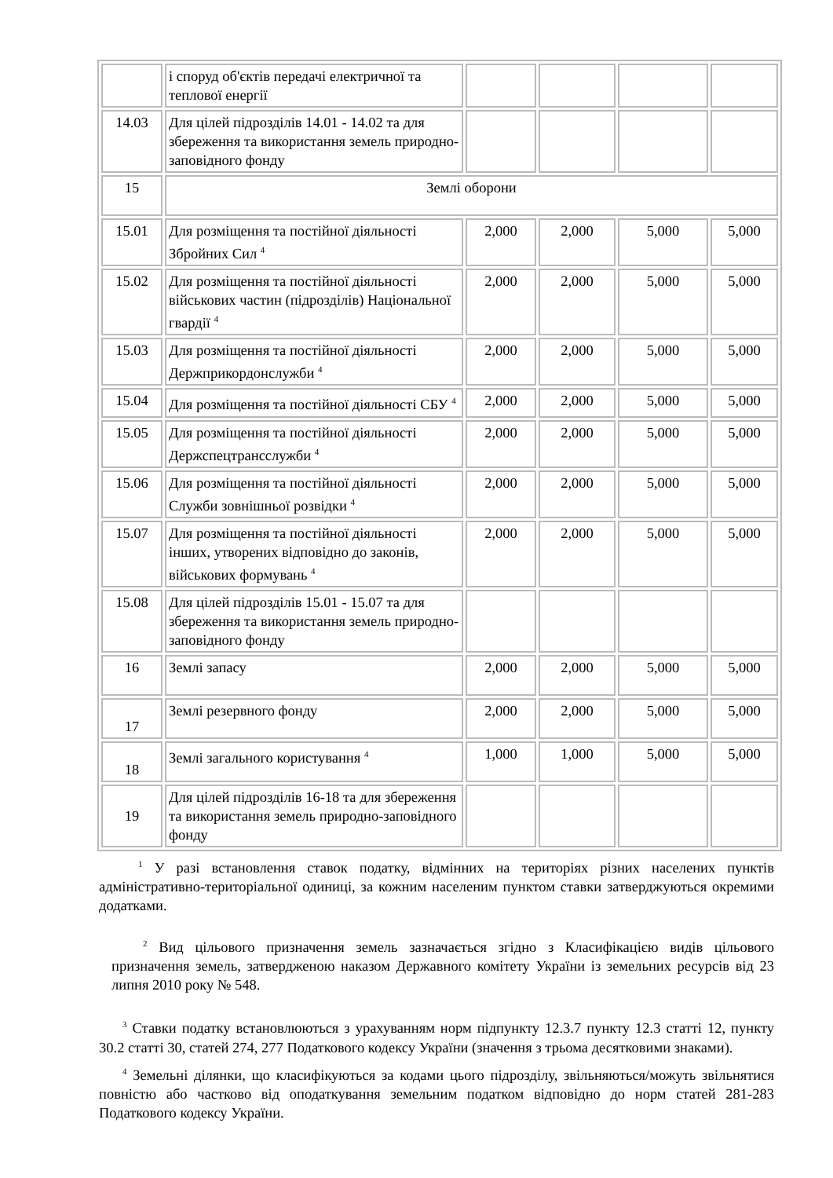| | і споруд об'єктів передачі електричної та теплової енергії | | | | |
| 14.03 | Для цілей підрозділів 14.01 - 14.02 та для збереження та використання земель природно-заповідного фонду | | | | |
| 15 | Землі оборони | | | | |
| 15.01 | Для розміщення та постійної діяльності Збройних Сил <sup>4</sup> | 2,000 | 2,000 | 5,000 | 5,000 |
| 15.02 | Для розміщення та постійної діяльності військових частин (підрозділів) Національної гвардії <sup>4</sup> | 2,000 | 2,000 | 5,000 | 5,000 |
| 15.03 | Для розміщення та постійної діяльності Держприкордонслужби <sup>4</sup> | 2,000 | 2,000 | 5,000 | 5,000 |
| 15.04 | Для розміщення та постійної діяльності СБУ <sup>4</sup> | 2,000 | 2,000 | 5,000 | 5,000 |
| 15.05 | Для розміщення та постійної діяльності Держспецтрансслужби <sup>4</sup> | 2,000 | 2,000 | 5,000 | 5,000 |
| 15.06 | Для розміщення та постійної діяльності Служби зовнішньої розвідки <sup>4</sup> | 2,000 | 2,000 | 5,000 | 5,000 |
| 15.07 | Для розміщення та постійної діяльності інших, утворених відповідно до законів, військових формувань <sup>4</sup> | 2,000 | 2,000 | 5,000 | 5,000 |
| 15.08 | Для цілей підрозділів 15.01 - 15.07 та для збереження та використання земель природно-заповідного фонду | | | | |
| 16 | Землі запасу | 2,000 | 2,000 | 5,000 | 5,000 |
| 17 | Землі резервного фонду | 2,000 | 2,000 | 5,000 | 5,000 |
| 18 | Землі загального користування <sup>4</sup> | 1,000 | 1,000 | 5,000 | 5,000 |
| 19 | Для цілей підрозділів 16-18 та для збереження та використання земель природно-заповідного фонду | | | | |
<sup>1</sup> У разі встановлення ставок податку, відмінних на територіях різних населених пунктів адміністративно-територіальної одиниці, за кожним населеним пунктом ставки затверджуються окремими додатками.
<sup>2</sup> Вид цільового призначення земель зазначається згідно з Класифікацією видів цільового призначення земель, затвердженою наказом Державного комітету України із земельних ресурсів від 23 липня 2010 року № 548.
<sup>3</sup> Ставки податку встановлюються з урахуванням норм підпункту 12.3.7 пункту 12.3 статті 12, пункту 30.2 статті 30, статей 274, 277 Податкового кодексу України (значення з трьома десятковими знаками).
<sup>4</sup> Земельні ділянки, що класифікуються за кодами цього підрозділу, звільняються/можуть звільнятися повністю або частково від оподаткування земельним податком відповідно до норм статей 281-283 Податкового кодексу України.